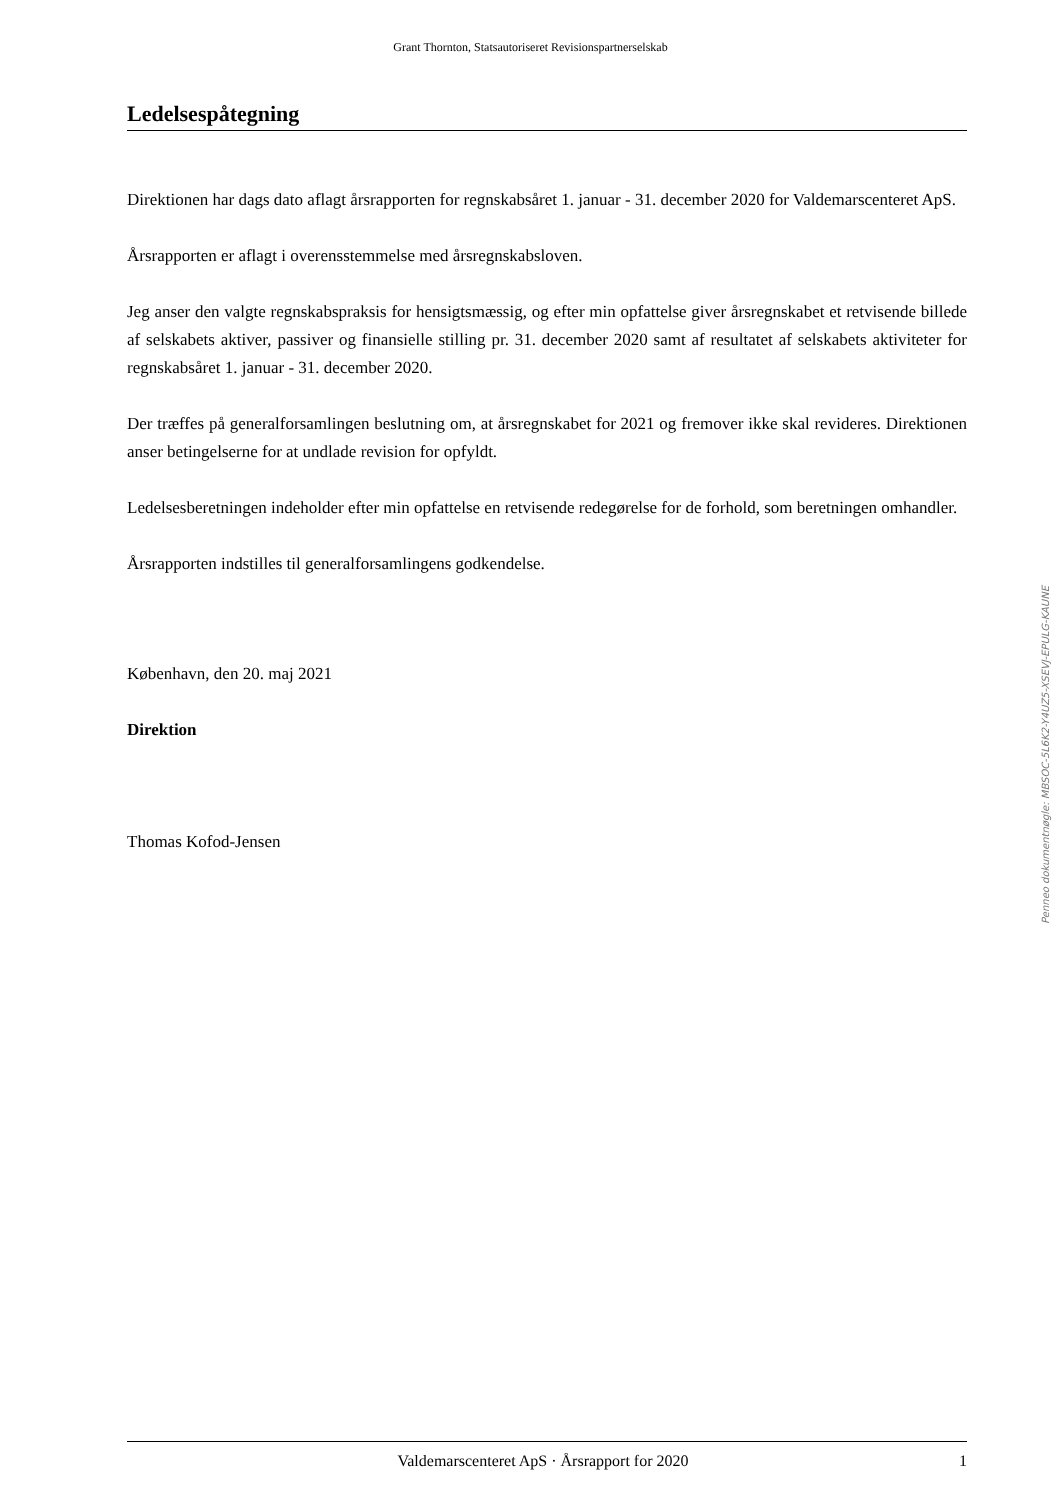Grant Thornton, Statsautoriseret Revisionspartnerselskab
Ledelsespåtegning
Direktionen har dags dato aflagt årsrapporten for regnskabsåret 1. januar - 31. december 2020 for Valdemarscenteret ApS.
Årsrapporten er aflagt i overensstemmelse med årsregnskabsloven.
Jeg anser den valgte regnskabspraksis for hensigtsmæssig, og efter min opfattelse giver årsregnskabet et retvisende billede af selskabets aktiver, passiver og finansielle stilling pr. 31. december 2020 samt af resultatet af selskabets aktiviteter for regnskabsåret 1. januar - 31. december 2020.
Der træffes på generalforsamlingen beslutning om, at årsregnskabet for 2021 og fremover ikke skal revideres. Direktionen anser betingelserne for at undlade revision for opfyldt.
Ledelsesberetningen indeholder efter min opfattelse en retvisende redegørelse for de forhold, som beretningen omhandler.
Årsrapporten indstilles til generalforsamlingens godkendelse.
København, den 20. maj 2021
Direktion
Thomas Kofod-Jensen
Penneo dokumentnøgle: MBSOC-5L6K2-Y4UZ5-XSEVJ-EPULG-KAUNE
Valdemarscenteret ApS · Årsrapport for 2020 1